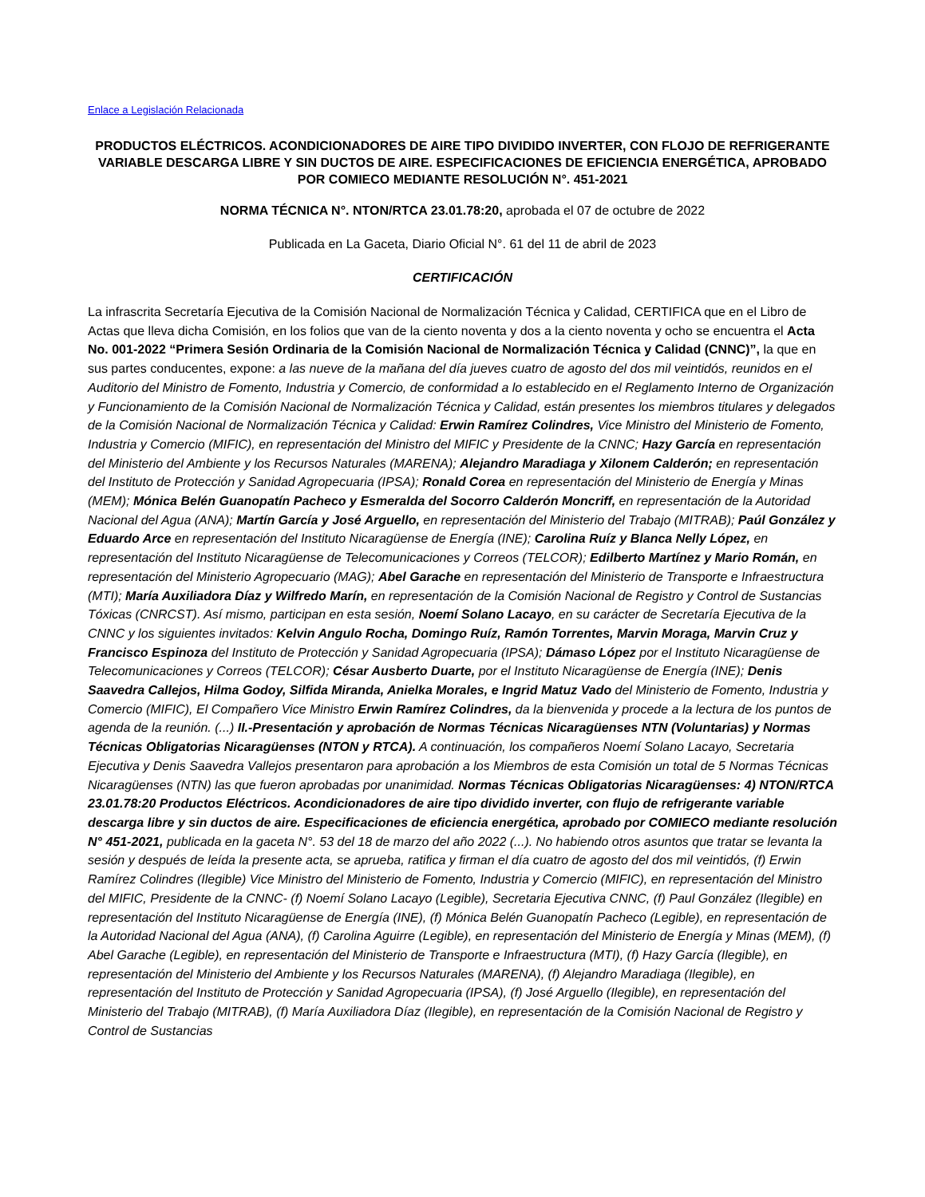Enlace a Legislación Relacionada
PRODUCTOS ELÉCTRICOS. ACONDICIONADORES DE AIRE TIPO DIVIDIDO INVERTER, CON FLOJO DE REFRIGERANTE VARIABLE DESCARGA LIBRE Y SIN DUCTOS DE AIRE. ESPECIFICACIONES DE EFICIENCIA ENERGÉTICA, APROBADO POR COMIECO MEDIANTE RESOLUCIÓN N°. 451-2021
NORMA TÉCNICA N°. NTON/RTCA 23.01.78:20, aprobada el 07 de octubre de 2022
Publicada en La Gaceta, Diario Oficial N°. 61 del 11 de abril de 2023
CERTIFICACIÓN
La infrascrita Secretaría Ejecutiva de la Comisión Nacional de Normalización Técnica y Calidad, CERTIFICA que en el Libro de Actas que lleva dicha Comisión, en los folios que van de la ciento noventa y dos a la ciento noventa y ocho se encuentra el Acta No. 001-2022 “Primera Sesión Ordinaria de la Comisión Nacional de Normalización Técnica y Calidad (CNNC)”, la que en sus partes conducentes, expone: a las nueve de la mañana del día jueves cuatro de agosto del dos mil veintidós, reunidos en el Auditorio del Ministro de Fomento, Industria y Comercio, de conformidad a lo establecido en el Reglamento Interno de Organización y Funcionamiento de la Comisión Nacional de Normalización Técnica y Calidad, están presentes los miembros titulares y delegados de la Comisión Nacional de Normalización Técnica y Calidad: Erwin Ramírez Colindres, Vice Ministro del Ministerio de Fomento, Industria y Comercio (MIFIC), en representación del Ministro del MIFIC y Presidente de la CNNC; Hazy García en representación del Ministerio del Ambiente y los Recursos Naturales (MARENA); Alejandro Maradiaga y Xilonem Calderón; en representación del Instituto de Protección y Sanidad Agropecuaria (IPSA); Ronald Corea en representación del Ministerio de Energía y Minas (MEM); Mónica Belén Guanopatín Pacheco y Esmeralda del Socorro Calderón Moncriff, en representación de la Autoridad Nacional del Agua (ANA); Martín García y José Arguello, en representación del Ministerio del Trabajo (MITRAB); Paúl González y Eduardo Arce en representación del Instituto Nicaragüense de Energía (INE); Carolina Ruíz y Blanca Nelly López, en representación del Instituto Nicaragüense de Telecomunicaciones y Correos (TELCOR); Edilberto Martínez y Mario Román, en representación del Ministerio Agropecuario (MAG); Abel Garache en representación del Ministerio de Transporte e Infraestructura (MTI); María Auxiliadora Díaz y Wilfredo Marín, en representación de la Comisión Nacional de Registro y Control de Sustancias Tóxicas (CNRCST). Así mismo, participan en esta sesión, Noemí Solano Lacayo, en su carácter de Secretaría Ejecutiva de la CNNC y los siguientes invitados: Kelvin Angulo Rocha, Domingo Ruíz, Ramón Torrentes, Marvin Moraga, Marvin Cruz y Francisco Espinoza del Instituto de Protección y Sanidad Agropecuaria (IPSA); Dámaso López por el Instituto Nicaragüense de Telecomunicaciones y Correos (TELCOR); César Ausberto Duarte, por el Instituto Nicaragüense de Energía (INE); Denis Saavedra Callejos, Hilma Godoy, Silfida Miranda, Anielka Morales, e Ingrid Matuz Vado del Ministerio de Fomento, Industria y Comercio (MIFIC), El Compañero Vice Ministro Erwin Ramírez Colindres, da la bienvenida y procede a la lectura de los puntos de agenda de la reunión. (...) II.-Presentación y aprobación de Normas Técnicas Nicaragüenses NTN (Voluntarias) y Normas Técnicas Obligatorias Nicaragüenses (NTON y RTCA). A continuación, los compañeros Noemí Solano Lacayo, Secretaria Ejecutiva y Denis Saavedra Vallejos presentaron para aprobación a los Miembros de esta Comisión un total de 5 Normas Técnicas Nicaragüenses (NTN) las que fueron aprobadas por unanimidad. Normas Técnicas Obligatorias Nicaragüenses: 4) NTON/RTCA 23.01.78:20 Productos Eléctricos. Acondicionadores de aire tipo dividido inverter, con flujo de refrigerante variable descarga libre y sin ductos de aire. Especificaciones de eficiencia energética, aprobado por COMIECO mediante resolución N° 451-2021, publicada en la gaceta N°. 53 del 18 de marzo del año 2022 (...). No habiendo otros asuntos que tratar se levanta la sesión y después de leída la presente acta, se aprueba, ratifica y firman el día cuatro de agosto del dos mil veintidós, (f) Erwin Ramírez Colindres (Ilegible) Vice Ministro del Ministerio de Fomento, Industria y Comercio (MIFIC), en representación del Ministro del MIFIC, Presidente de la CNNC- (f) Noemí Solano Lacayo (Legible), Secretaria Ejecutiva CNNC, (f) Paul González (Ilegible) en representación del Instituto Nicaragüense de Energía (INE), (f) Mónica Belén Guanopatín Pacheco (Legible), en representación de la Autoridad Nacional del Agua (ANA), (f) Carolina Aguirre (Legible), en representación del Ministerio de Energía y Minas (MEM), (f) Abel Garache (Legible), en representación del Ministerio de Transporte e Infraestructura (MTI), (f) Hazy García (Ilegible), en representación del Ministerio del Ambiente y los Recursos Naturales (MARENA), (f) Alejandro Maradiaga (Ilegible), en representación del Instituto de Protección y Sanidad Agropecuaria (IPSA), (f) José Arguello (Ilegible), en representación del Ministerio del Trabajo (MITRAB), (f) María Auxiliadora Díaz (Ilegible), en representación de la Comisión Nacional de Registro y Control de Sustancias